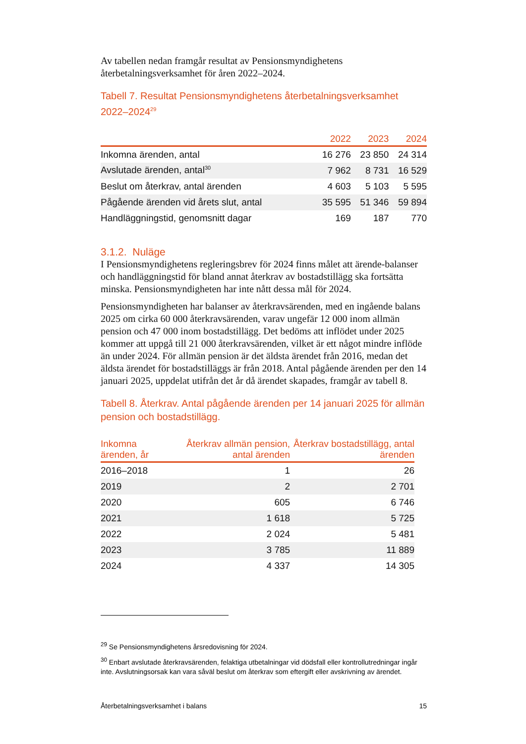Av tabellen nedan framgår resultat av Pensionsmyndighetens återbetalningsverksamhet för åren 2022–2024.
Tabell 7. Resultat Pensionsmyndighetens återbetalningsverksamhet 2022–2024<sup>29</sup>
| | 2022 | 2023 | 2024 |
| --- | --- | --- | --- |
| Inkomna ärenden, antal | 16 276 | 23 850 | 24 314 |
| Avslutade ärenden, antal<sup>30</sup> | 7 962 | 8 731 | 16 529 |
| Beslut om återkrav, antal ärenden | 4 603 | 5 103 | 5 595 |
| Pågående ärenden vid årets slut, antal | 35 595 | 51 346 | 59 894 |
| Handläggningstid, genomsnitt dagar | 169 | 187 | 770 |
3.1.2. Nuläge
I Pensionsmyndighetens regleringsbrev för 2024 finns målet att ärende-balanser och handläggningstid för bland annat återkrav av bostadstillägg ska fortsätta minska. Pensionsmyndigheten har inte nått dessa mål för 2024.
Pensionsmyndigheten har balanser av återkravsärenden, med en ingående balans 2025 om cirka 60 000 återkravsärenden, varav ungefär 12 000 inom allmän pension och 47 000 inom bostadstillägg. Det bedöms att inflödet under 2025 kommer att uppgå till 21 000 återkravsärenden, vilket är ett något mindre inflöde än under 2024. För allmän pension är det äldsta ärendet från 2016, medan det äldsta ärendet för bostadstilläggs är från 2018. Antal pågående ärenden per den 14 januari 2025, uppdelat utifrån det år då ärendet skapades, framgår av tabell 8.
Tabell 8. Återkrav. Antal pågående ärenden per 14 januari 2025 för allmän pension och bostadstillägg.
| Inkomna ärenden, år | Återkrav allmän pension, antal ärenden | Återkrav bostadstillägg, antal ärenden |
| --- | --- | --- |
| 2016–2018 | 1 | 26 |
| 2019 | 2 | 2 701 |
| 2020 | 605 | 6 746 |
| 2021 | 1 618 | 5 725 |
| 2022 | 2 024 | 5 481 |
| 2023 | 3 785 | 11 889 |
| 2024 | 4 337 | 14 305 |
<sup>29</sup> Se Pensionsmyndighetens årsredovisning för 2024.
<sup>30</sup> Enbart avslutade återkravsärenden, felaktiga utbetalningar vid dödsfall eller kontrollutredningar ingår inte. Avslutningsorsak kan vara såväl beslut om återkrav som eftergift eller avskrivning av ärendet.
Återbetalningsverksamhet i balans 15